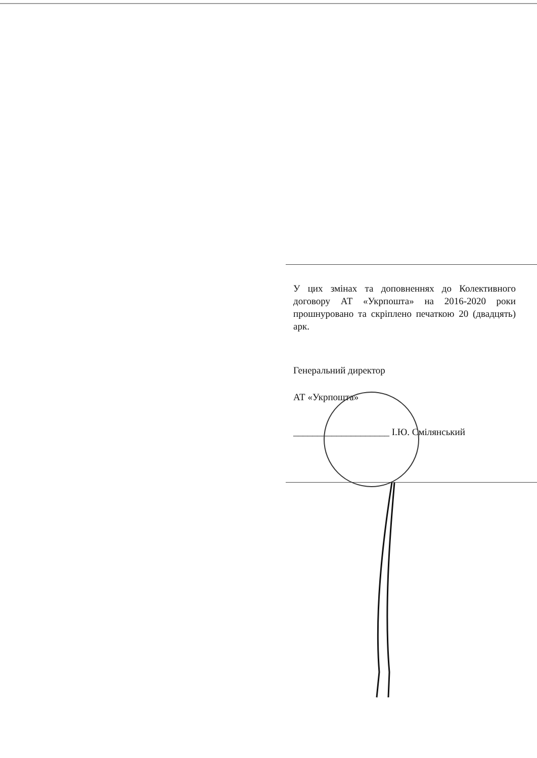У цих змінах та доповненнях до Колективного договору АТ «Укрпошта» на 2016-2020 роки прошнуровано та скріплено печаткою 20 (двадцять) арк.
Генеральний директор
АТ «Укрпошта»
____________________ І.Ю. Смілянський